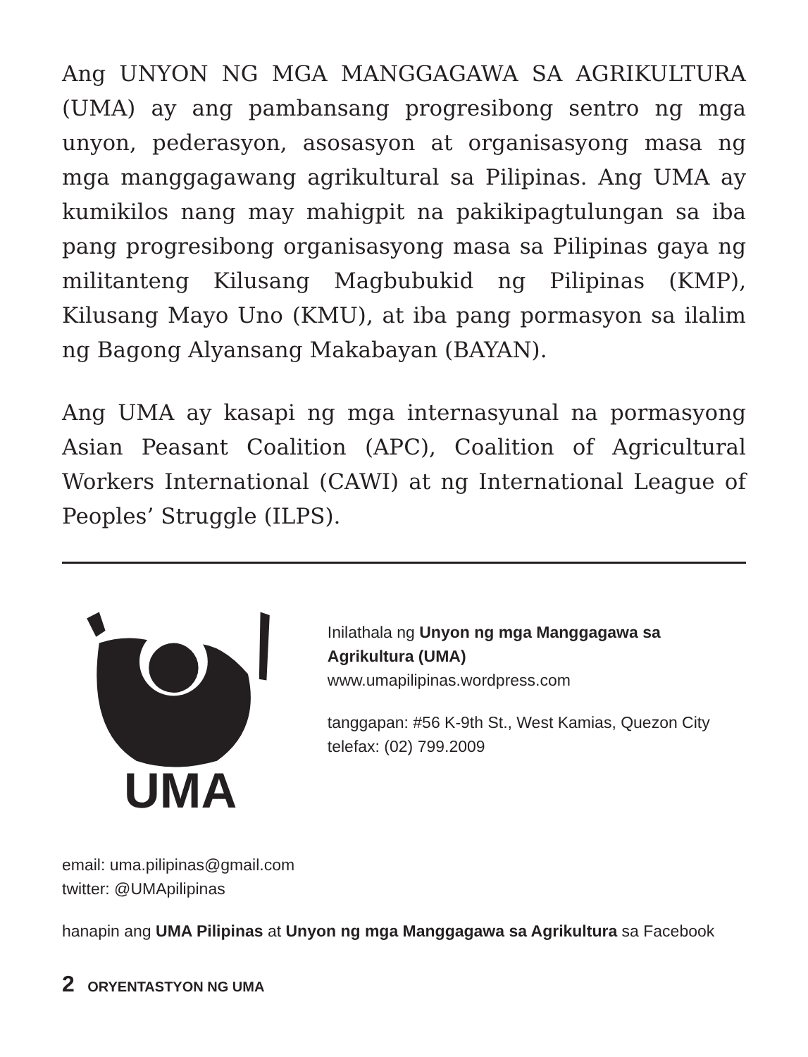Ang UNYON NG MGA MANGGAGAWA SA AGRIKULTURA (UMA) ay ang pambansang progresibong sentro ng mga unyon, pederasyon, asosasyon at organisasyong masa ng mga manggagawang agrikultural sa Pilipinas. Ang UMA ay kumikilos nang may mahigpit na pakikipagtulungan sa iba pang progresibong organisasyong masa sa Pilipinas gaya ng militanteng Kilusang Magbubukid ng Pilipinas (KMP), Kilusang Mayo Uno (KMU), at iba pang pormasyon sa ilalim ng Bagong Alyansang Makabayan (BAYAN).
Ang UMA ay kasapi ng mga internasyunal na pormasyong Asian Peasant Coalition (APC), Coalition of Agricultural Workers International (CAWI) at ng International League of Peoples’ Struggle (ILPS).
UMA
Inilathala ng Unyon ng mga Manggagawa sa Agrikultura (UMA)
www.umapilipinas.wordpress.com
tanggapan: #56 K-9th St., West Kamias, Quezon City
telefax: (02) 799.2009
email: uma.pilipinas@gmail.com
twitter: @UMApilipinas
hanapin ang UMA Pilipinas at Unyon ng mga Manggagawa sa Agrikultura sa Facebook
2 ORYENTASTYON NG UMA